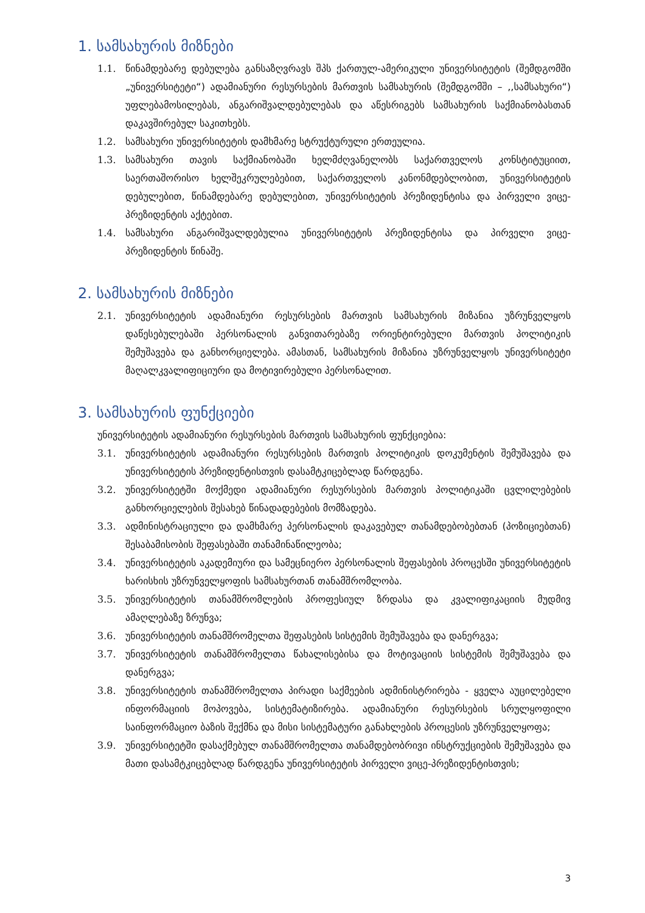1. სამსახურის მიზნები
1.1. წინამდებარე დებულება განსაზღვრავს შპს ქართულ-ამერიკული უნივერსიტეტის (შემდგომში „უნივერსიტეტი“) ადამიანური რესურსების მართვის სამსახურის (შემდგომში – ,,სამსახური“) უფლებამოსილებას, ანგარიშვალდებულებას და აწესრიგებს სამსახურის საქმიანობასთან დაკავშირებულ საკითხებს.
1.2. სამსახური უნივერსიტეტის დამხმარე სტრუქტურული ერთეულია.
1.3. სამსახური თავის საქმიანობაში ხელმძღვანელობს საქართველოს კონსტიტუციით, საერთაშორისო ხელშეკრულებებით, საქართველოს კანონმდებლობით, უნივერსიტეტის დებულებით, წინამდებარე დებულებით, უნივერსიტეტის პრეზიდენტისა და პირველი ვიცე-პრეზიდენტის აქტებით.
1.4. სამსახური ანგარიშვალდებულია უნივერსიტეტის პრეზიდენტისა და პირველი ვიცე-პრეზიდენტის წინაშე.
2. სამსახურის მიზნები
2.1. უნივერსიტეტის ადამიანური რესურსების მართვის სამსახურის მიზანია უზრუნველყოს დაწესებულებაში პერსონალის განვითარებაზე ორიენტირებული მართვის პოლიტიკის შემუშავება და განხორციელება. ამასთან, სამსახურის მიზანია უზრუნველყოს უნივერსიტეტი მაღალკვალიფიციური და მოტივირებული პერსონალით.
3. სამსახურის ფუნქციები
უნივერსიტეტის ადამიანური რესურსების მართვის სამსახურის ფუნქციებია:
3.1. უნივერსიტეტის ადამიანური რესურსების მართვის პოლიტიკის დოკუმენტის შემუშავება და უნივერსიტეტის პრეზიდენტისთვის დასამტკიცებლად წარდგენა.
3.2. უნივერსიტეტში მოქმედი ადამიანური რესურსების მართვის პოლიტიკაში ცვლილებების განხორციელების შესახებ წინადადებების მომზადება.
3.3. ადმინისტრაციული და დამხმარე პერსონალის დაკავებულ თანამდებობებთან (პოზიციებთან) შესაბამისობის შეფასებაში თანამინაწილეობა;
3.4. უნივერსიტეტის აკადემიური და სამეცნიერო პერსონალის შეფასების პროცესში უნივერსიტეტის ხარისხის უზრუნველყოფის სამსახურთან თანამშრომლობა.
3.5. უნივერსიტეტის თანამშრომლების პროფესიულ ზრდასა და კვალიფიკაციის მუდმივ ამაღლებაზე ზრუნვა;
3.6. უნივერსიტეტის თანამშრომელთა შეფასების სისტემის შემუშავება და დანერგვა;
3.7. უნივერსიტეტის თანამშრომელთა წახალისებისა და მოტივაციის სისტემის შემუშავება და დანერგვა;
3.8. უნივერსიტეტის თანამშრომელთა პირადი საქმეების ადმინისტრირება - ყველა აუცილებელი ინფორმაციის მოპოვება, სისტემატიზირება. ადამიანური რესურსების სრულყოფილი საინფორმაციო ბაზის შექმნა და მისი სისტემატური განახლების პროცესის უზრუნველყოფა;
3.9. უნივერსიტეტში დასაქმებულ თანამშრომელთა თანამდებობრივი ინსტრუქციების შემუშავება და მათი დასამტკიცებლად წარდგენა უნივერსიტეტის პირველი ვიცე-პრეზიდენტისთვის;
3